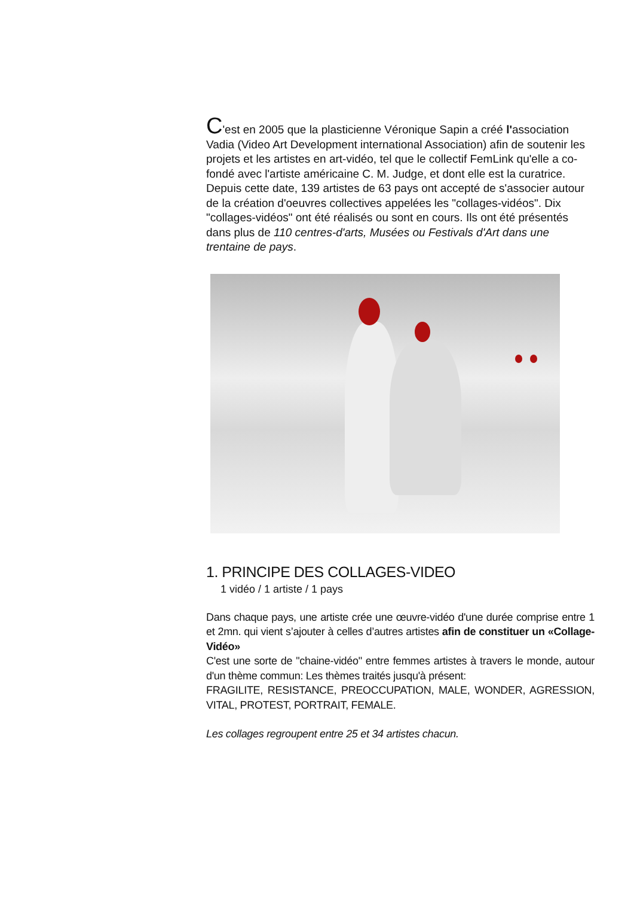C'est en 2005 que la plasticienne Véronique Sapin a créé l'association Vadia (Video Art Development international Association) afin de soutenir les projets et les artistes en art-vidéo, tel que le collectif FemLink qu'elle a co-fondé avec l'artiste américaine C. M. Judge, et dont elle est la curatrice. Depuis cette date, 139 artistes de 63 pays ont accepté de s'associer autour de la création d'oeuvres collectives appelées les "collages-vidéos". Dix "collages-vidéos" ont été réalisés ou sont en cours. Ils ont été présentés dans plus de 110 centres-d'arts, Musées ou Festivals d'Art dans une trentaine de pays.
1. PRINCIPE DES COLLAGES-VIDEO
1 vidéo / 1 artiste / 1 pays
Dans chaque pays, une artiste crée une œuvre-vidéo d'une durée comprise entre 1 et 2mn. qui vient s’ajouter à celles d’autres artistes afin de constituer un «Collage-Vidéo»
C'est une sorte de "chaine-vidéo" entre femmes artistes à travers le monde, autour d'un thème commun: Les thèmes traités jusqu'à présent:
FRAGILITE, RESISTANCE, PREOCCUPATION, MALE, WONDER, AGRESSION, VITAL, PROTEST, PORTRAIT, FEMALE.
Les collages regroupent entre 25 et 34 artistes chacun.